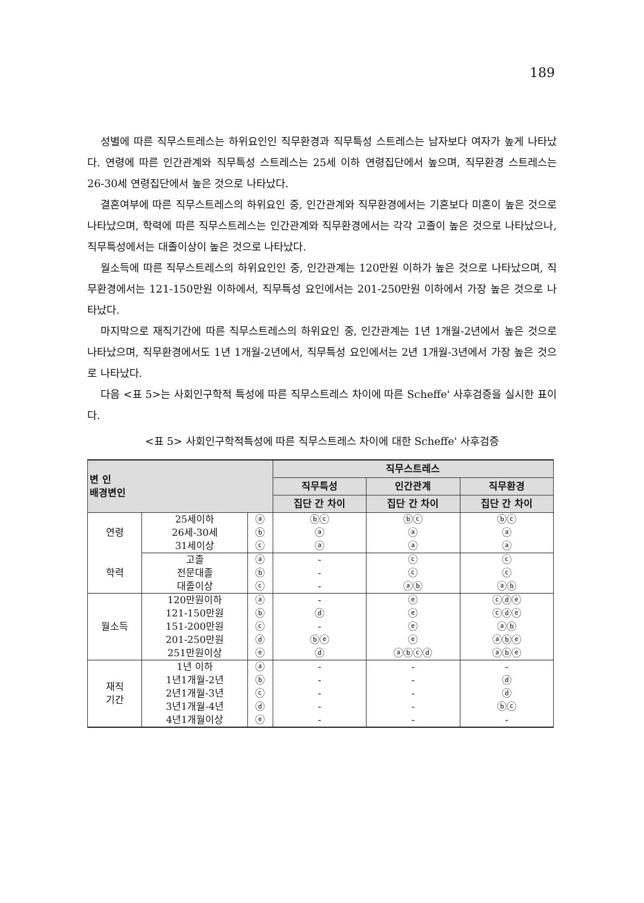189
성별에 따른 직무스트레스는 하위요인인 직무환경과 직무특성 스트레스는 남자보다 여자가 높게 나타났다. 연령에 따른 인간관계와 직무특성 스트레스는 25세 이하 연령집단에서 높으며, 직무환경 스트레스는 26-30세 연령집단에서 높은 것으로 나타났다.
결혼여부에 따른 직무스트레스의 하위요인 중, 인간관계와 직무환경에서는 기혼보다 미혼이 높은 것으로 나타났으며, 학력에 따른 직무스트레스는 인간관계와 직무환경에서는 각각 고졸이 높은 것으로 나타났으나, 직무특성에서는 대졸이상이 높은 것으로 나타났다.
월소득에 따른 직무스트레스의 하위요인인 중, 인간관계는 120만원 이하가 높은 것으로 나타났으며, 직무환경에서는 121-150만원 이하에서, 직무특성 요인에서는 201-250만원 이하에서 가장 높은 것으로 나타났다.
마지막으로 재직기간에 따른 직무스트레스의 하위요인 중, 인간관계는 1년 1개월-2년에서 높은 것으로 나타났으며, 직무환경에서도 1년 1개월-2년에서, 직무특성 요인에서는 2년 1개월-3년에서 가장 높은 것으로 나타났다.
다음 <표 5>는 사회인구학적 특성에 따른 직무스트레스 차이에 따른 Scheffe' 사후검증을 실시한 표이다.
<표 5> 사회인구학적특성에 따른 직무스트레스 차이에 대한 Scheffe' 사후검증
| 변 인 배경변인 | | | 직무스트레스 | | |
| --- | --- | --- | --- | --- | --- |
| | | | 직무특성 | 인간관계 | 직무환경 |
| | | | 집단 간 차이 | 집단 간 차이 | 집단 간 차이 |
| 연령 | 25세이하 | ⓐ | ⓑⓒ | ⓑⓒ | ⓑⓒ |
| | 26세-30세 | ⓑ | ⓐ | ⓐ | ⓐ |
| | 31세이상 | ⓒ | ⓐ | ⓐ | ⓐ |
| 학력 | 고졸 | ⓐ | - | ⓒ | ⓒ |
| | 전문대졸 | ⓑ | - | ⓒ | ⓒ |
| | 대졸이상 | ⓒ | - | ⓐⓑ | ⓐⓑ |
| 월소득 | 120만원이하 | ⓐ | - | ⓔ | ⓒⓓⓔ |
| | 121-150만원 | ⓑ | ⓓ | ⓔ | ⓒⓓⓔ |
| | 151-200만원 | ⓒ | - | ⓔ | ⓐⓑ |
| | 201-250만원 | ⓓ | ⓑⓔ | ⓔ | ⓐⓑⓔ |
| | 251만원이상 | ⓔ | ⓓ | ⓐⓑⓒⓓ | ⓐⓑⓔ |
| 재직 기간 | 1년 이하 | ⓐ | - | - | - |
| | 1년1개월-2년 | ⓑ | - | - | ⓓ |
| | 2년1개월-3년 | ⓒ | - | - | ⓓ |
| | 3년1개월-4년 | ⓓ | - | - | ⓑⓒ |
| | 4년1개월이상 | ⓔ | - | - | - |